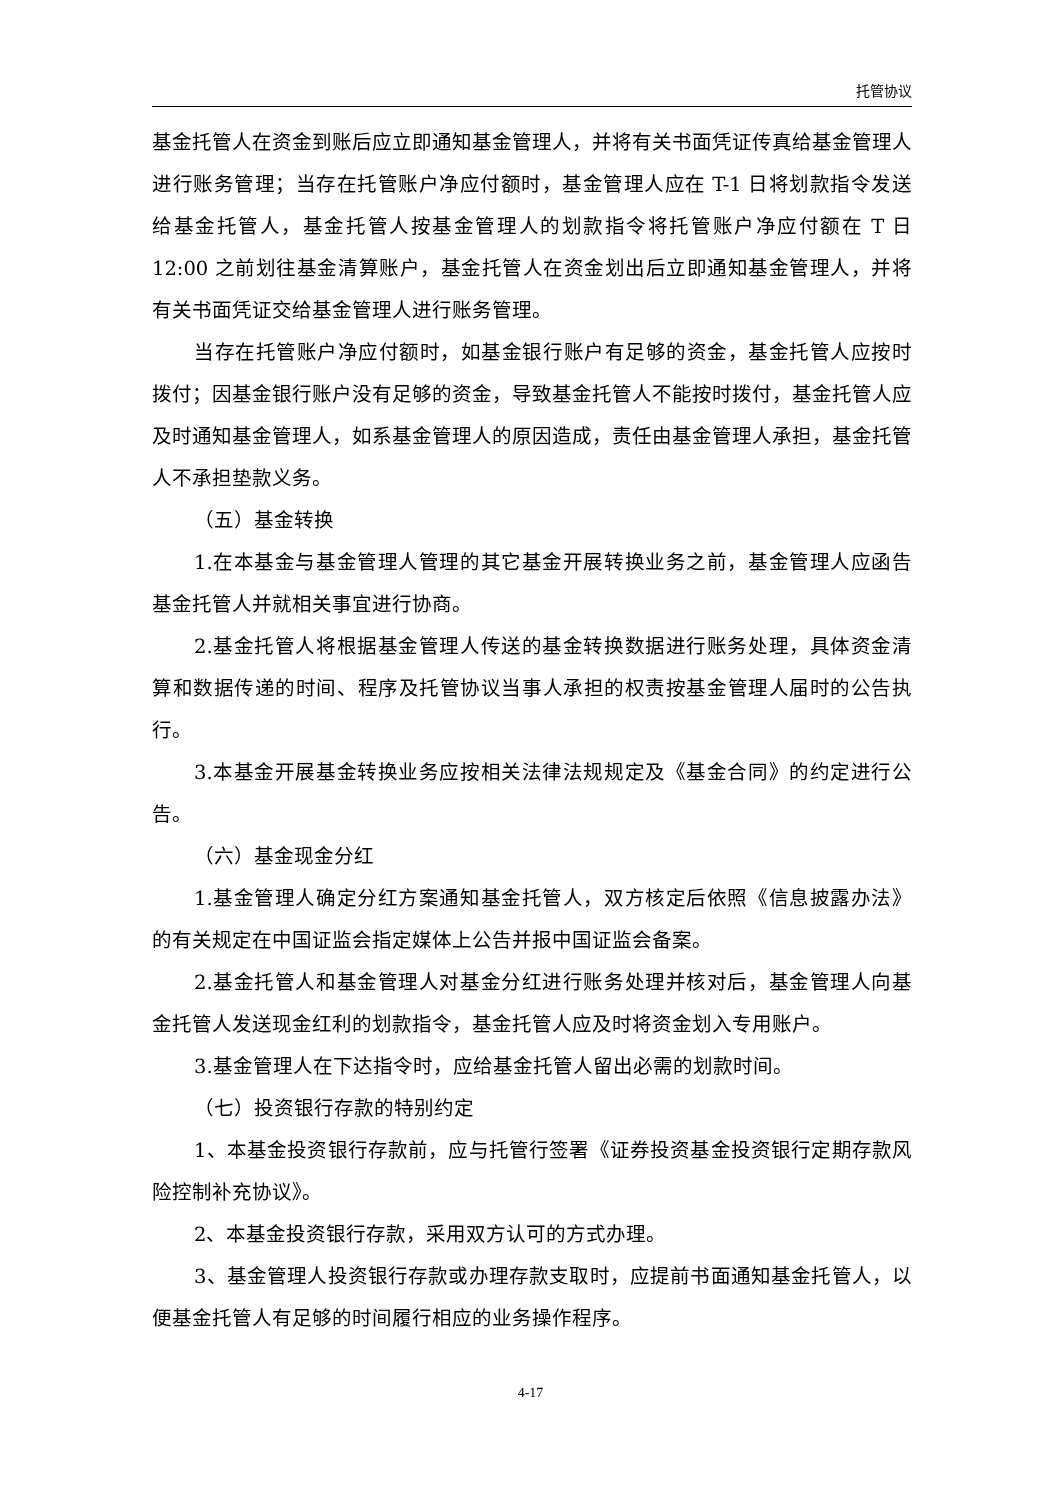托管协议
基金托管人在资金到账后应立即通知基金管理人，并将有关书面凭证传真给基金管理人进行账务管理；当存在托管账户净应付额时，基金管理人应在 T-1 日将划款指令发送给基金托管人，基金托管人按基金管理人的划款指令将托管账户净应付额在 T 日 12:00 之前划往基金清算账户，基金托管人在资金划出后立即通知基金管理人，并将有关书面凭证交给基金管理人进行账务管理。
当存在托管账户净应付额时，如基金银行账户有足够的资金，基金托管人应按时拨付；因基金银行账户没有足够的资金，导致基金托管人不能按时拨付，基金托管人应及时通知基金管理人，如系基金管理人的原因造成，责任由基金管理人承担，基金托管人不承担垫款义务。
（五）基金转换
1.在本基金与基金管理人管理的其它基金开展转换业务之前，基金管理人应函告基金托管人并就相关事宜进行协商。
2.基金托管人将根据基金管理人传送的基金转换数据进行账务处理，具体资金清算和数据传递的时间、程序及托管协议当事人承担的权责按基金管理人届时的公告执行。
3.本基金开展基金转换业务应按相关法律法规规定及《基金合同》的约定进行公告。
（六）基金现金分红
1.基金管理人确定分红方案通知基金托管人，双方核定后依照《信息披露办法》的有关规定在中国证监会指定媒体上公告并报中国证监会备案。
2.基金托管人和基金管理人对基金分红进行账务处理并核对后，基金管理人向基金托管人发送现金红利的划款指令，基金托管人应及时将资金划入专用账户。
3.基金管理人在下达指令时，应给基金托管人留出必需的划款时间。
（七）投资银行存款的特别约定
1、本基金投资银行存款前，应与托管行签署《证券投资基金投资银行定期存款风险控制补充协议》。
2、本基金投资银行存款，采用双方认可的方式办理。
3、基金管理人投资银行存款或办理存款支取时，应提前书面通知基金托管人，以便基金托管人有足够的时间履行相应的业务操作程序。
4-17